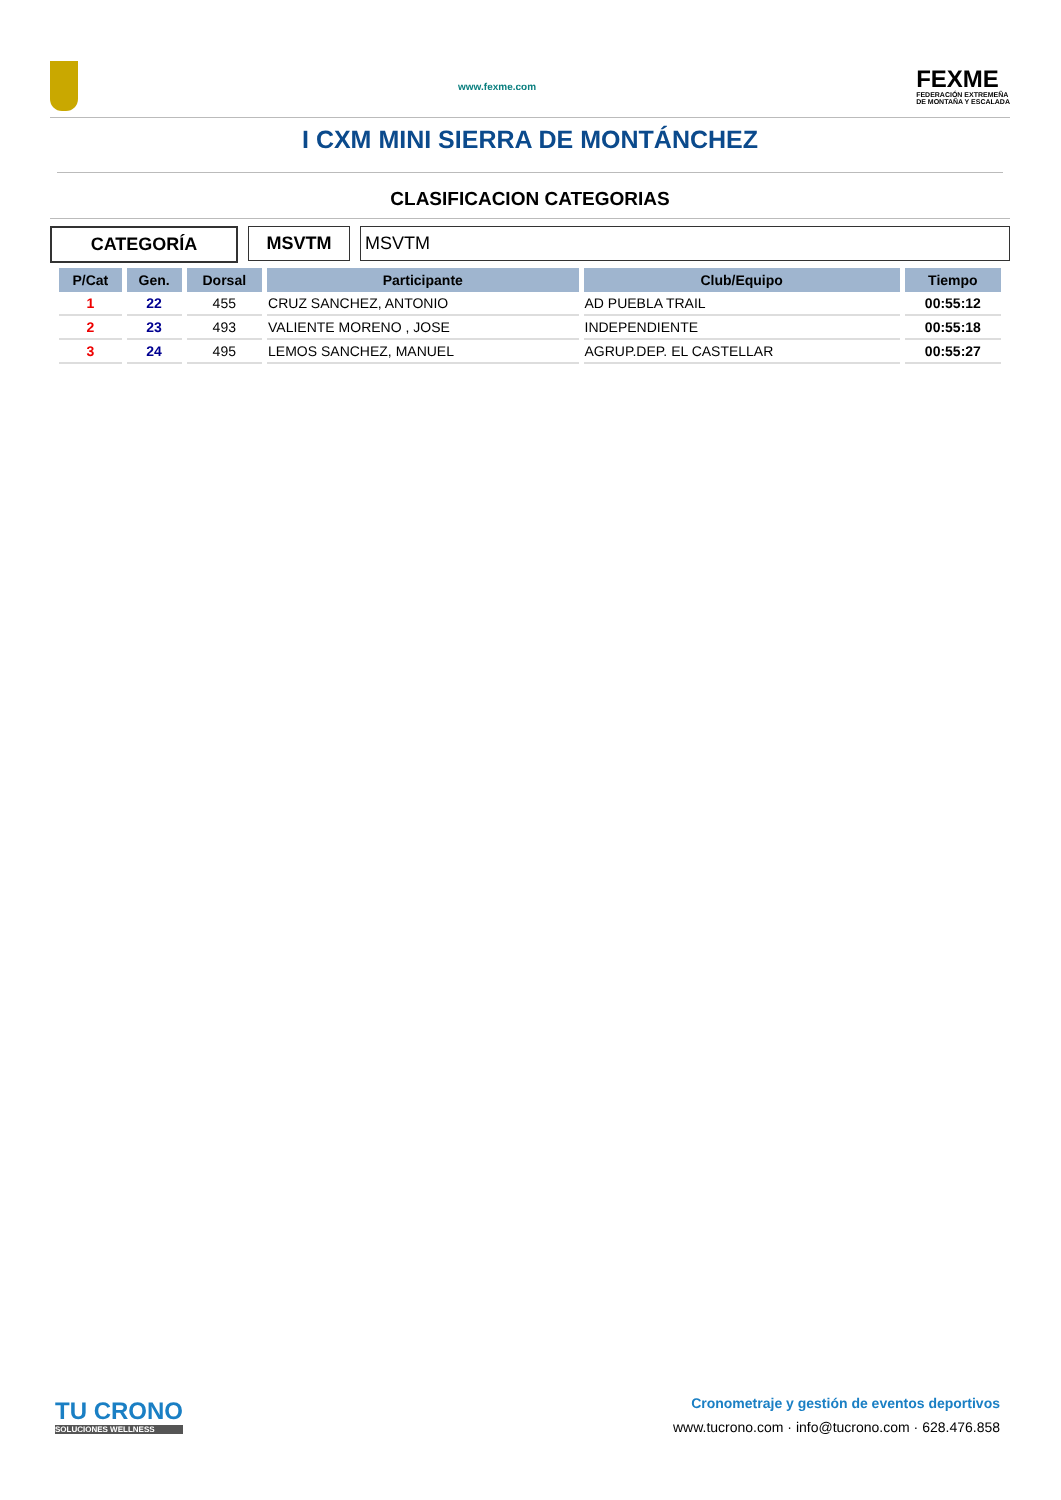www.fexme.com
FEXME
FEDERACIÓN EXTREMEÑA
DE MONTAÑA Y ESCALADA
I CXM MINI SIERRA DE MONTÁNCHEZ
CLASIFICACION CATEGORIAS
CATEGORÍA MSVTM MSVTM
| P/Cat | Gen. | Dorsal | Participante | Club/Equipo | Tiempo |
| --- | --- | --- | --- | --- | --- |
| 1 | 22 | 455 | CRUZ SANCHEZ, ANTONIO | AD PUEBLA TRAIL | 00:55:12 |
| 2 | 23 | 493 | VALIENTE MORENO , JOSE | INDEPENDIENTE | 00:55:18 |
| 3 | 24 | 495 | LEMOS SANCHEZ, MANUEL | AGRUP.DEP. EL CASTELLAR | 00:55:27 |
TU CRONO
SOLUCIONES WELLNESS
Cronometraje y gestión de eventos deportivos
www.tucrono.com · info@tucrono.com · 628.476.858